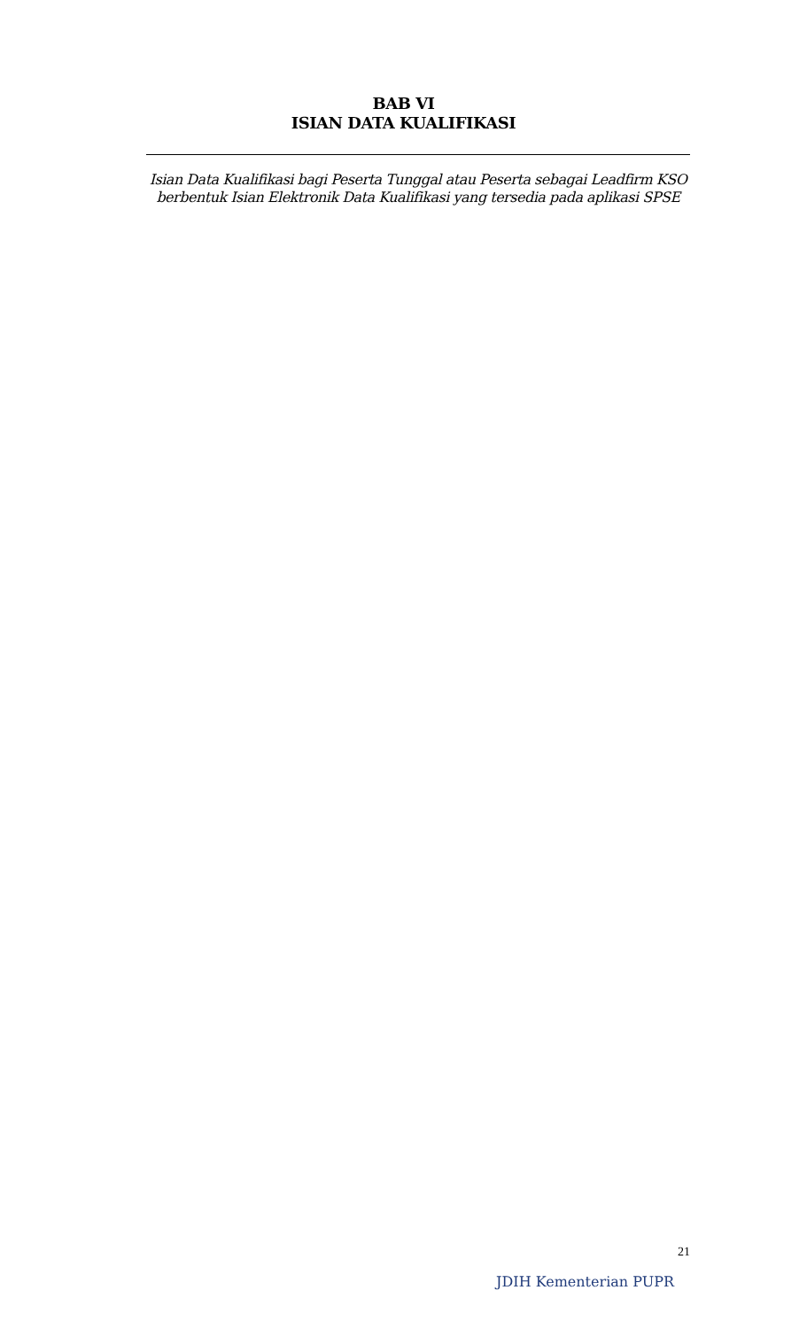BAB VI
ISIAN DATA KUALIFIKASI
Isian Data Kualifikasi bagi Peserta Tunggal atau Peserta sebagai Leadfirm KSO
berbentuk Isian Elektronik Data Kualifikasi yang tersedia pada aplikasi SPSE
21
JDIH Kementerian PUPR